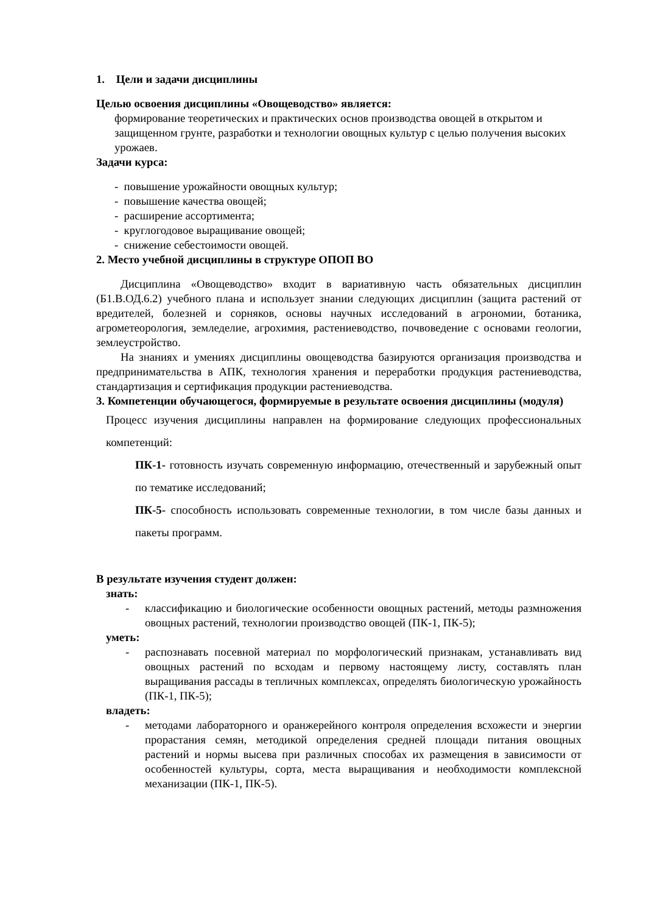1. Цели и задачи дисциплины
Целью освоения дисциплины «Овощеводство» является:
формирование теоретических и практических основ производства овощей в открытом и защищенном грунте, разработки и технологии овощных культур с целью получения высоких урожаев.
Задачи курса:
- повышение урожайности овощных культур;
- повышение качества овощей;
- расширение ассортимента;
- круглогодовое выращивание овощей;
- снижение себестоимости овощей.
2. Место учебной дисциплины в структуре ОПОП ВО
Дисциплина «Овощеводство» входит в вариативную часть обязательных дисциплин (Б1.В.ОД.6.2) учебного плана и использует знании следующих дисциплин (защита растений от вредителей, болезней и сорняков, основы научных исследований в агрономии, ботаника, агрометеорология, земледелие, агрохимия, растениеводство, почвоведение с основами геологии, землеустройство.
На знаниях и умениях дисциплины овощеводства базируются организация производства и предпринимательства в АПК, технология хранения и переработки продукция растениеводства, стандартизация и сертификация продукции растениеводства.
3. Компетенции обучающегося, формируемые в результате освоения дисциплины (модуля)
Процесс изучения дисциплины направлен на формирование следующих профессиональных компетенций:
ПК-1- готовность изучать современную информацию, отечественный и зарубежный опыт по тематике исследований;
ПК-5- способность использовать современные технологии, в том числе базы данных и пакеты программ.
В результате изучения студент должен:
знать:
- классификацию и биологические особенности овощных растений, методы размножения овощных растений, технологии производство овощей (ПК-1, ПК-5);
уметь:
- распознавать посевной материал по морфологический признакам, устанавливать вид овощных растений по всходам и первому настоящему листу, составлять план выращивания рассады в тепличных комплексах, определять биологическую урожайность (ПК-1, ПК-5);
владеть:
- методами лабораторного и оранжерейного контроля определения всхожести и энергии прорастания семян, методикой определения средней площади питания овощных растений и нормы высева при различных способах их размещения в зависимости от особенностей культуры, сорта, места выращивания и необходимости комплексной механизации (ПК-1, ПК-5).